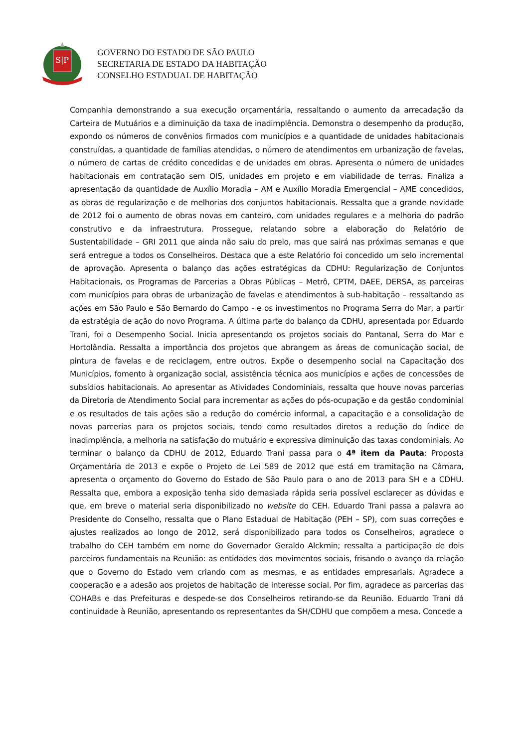S|P
GOVERNO DO ESTADO DE SÃO PAULO
SECRETARIA DE ESTADO DA HABITAÇÃO
CONSELHO ESTADUAL DE HABITAÇÃO
Companhia demonstrando a sua execução orçamentária, ressaltando o aumento da arrecadação da Carteira de Mutuários e a diminuição da taxa de inadimplência. Demonstra o desempenho da produção, expondo os números de convênios firmados com municípios e a quantidade de unidades habitacionais construídas, a quantidade de famílias atendidas, o número de atendimentos em urbanização de favelas, o número de cartas de crédito concedidas e de unidades em obras. Apresenta o número de unidades habitacionais em contratação sem OIS, unidades em projeto e em viabilidade de terras. Finaliza a apresentação da quantidade de Auxílio Moradia – AM e Auxílio Moradia Emergencial – AME concedidos, as obras de regularização e de melhorias dos conjuntos habitacionais. Ressalta que a grande novidade de 2012 foi o aumento de obras novas em canteiro, com unidades regulares e a melhoria do padrão construtivo e da infraestrutura. Prossegue, relatando sobre a elaboração do Relatório de Sustentabilidade – GRI 2011 que ainda não saiu do prelo, mas que sairá nas próximas semanas e que será entregue a todos os Conselheiros. Destaca que a este Relatório foi concedido um selo incremental de aprovação. Apresenta o balanço das ações estratégicas da CDHU: Regularização de Conjuntos Habitacionais, os Programas de Parcerias a Obras Públicas – Metrô, CPTM, DAEE, DERSA, as parceiras com municípios para obras de urbanização de favelas e atendimentos à sub-habitação – ressaltando as ações em São Paulo e São Bernardo do Campo - e os investimentos no Programa Serra do Mar, a partir da estratégia de ação do novo Programa. A última parte do balanço da CDHU, apresentada por Eduardo Trani, foi o Desempenho Social. Inicia apresentando os projetos sociais do Pantanal, Serra do Mar e Hortolândia. Ressalta a importância dos projetos que abrangem as áreas de comunicação social, de pintura de favelas e de reciclagem, entre outros. Expõe o desempenho social na Capacitação dos Municípios, fomento à organização social, assistência técnica aos municípios e ações de concessões de subsídios habitacionais. Ao apresentar as Atividades Condominiais, ressalta que houve novas parcerias da Diretoria de Atendimento Social para incrementar as ações do pós-ocupação e da gestão condominial e os resultados de tais ações são a redução do comércio informal, a capacitação e a consolidação de novas parcerias para os projetos sociais, tendo como resultados diretos a redução do índice de inadimplência, a melhoria na satisfação do mutuário e expressiva diminuição das taxas condominiais. Ao terminar o balanço da CDHU de 2012, Eduardo Trani passa para o 4ª item da Pauta: Proposta Orçamentária de 2013 e expõe o Projeto de Lei 589 de 2012 que está em tramitação na Câmara, apresenta o orçamento do Governo do Estado de São Paulo para o ano de 2013 para SH e a CDHU. Ressalta que, embora a exposição tenha sido demasiada rápida seria possível esclarecer as dúvidas e que, em breve o material seria disponibilizado no website do CEH. Eduardo Trani passa a palavra ao Presidente do Conselho, ressalta que o Plano Estadual de Habitação (PEH – SP), com suas correções e ajustes realizados ao longo de 2012, será disponibilizado para todos os Conselheiros, agradece o trabalho do CEH também em nome do Governador Geraldo Alckmin; ressalta a participação de dois parceiros fundamentais na Reunião: as entidades dos movimentos sociais, frisando o avanço da relação que o Governo do Estado vem criando com as mesmas, e as entidades empresariais. Agradece a cooperação e a adesão aos projetos de habitação de interesse social. Por fim, agradece as parcerias das COHABs e das Prefeituras e despede-se dos Conselheiros retirando-se da Reunião. Eduardo Trani dá continuidade à Reunião, apresentando os representantes da SH/CDHU que compõem a mesa. Concede a